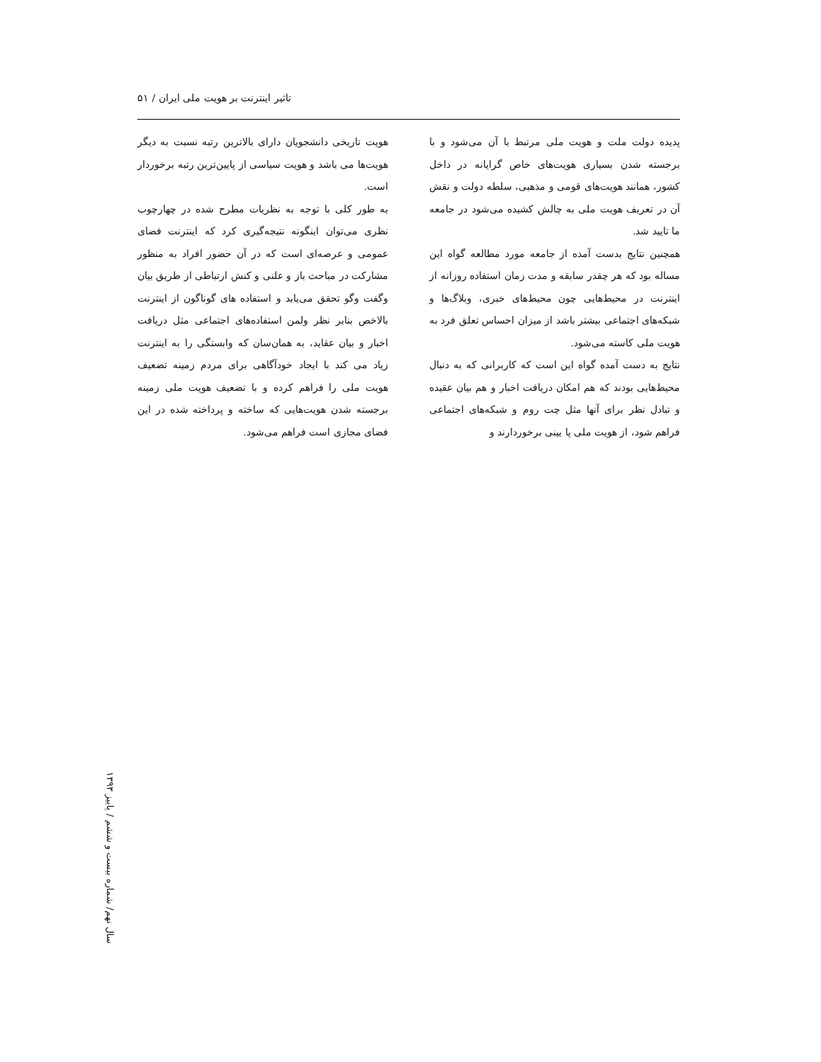تاثیر اینترنت بر هویت ملی ایران / ۵۱
پدیده دولت ملت و هویت ملی مرتبط با آن می‌شود و با برجسته شدن بسیاری هویت‌های خاص گرایانه در داخل کشور، همانند هویت‌های قومی و مذهبی، سلطه دولت و نقش آن در تعریف هویت ملی به چالش کشیده می‌شود در جامعه ما تایید شد.
همچنین نتایج بدست آمده از جامعه مورد مطالعه گواه این مساله بود که هر چقدر سابقه و مدت زمان استفاده روزانه از اینترنت در محیط‌هایی چون محیط‌های خبری، وبلاگ‌ها و شبکه‌های اجتماعی بیشتر باشد از میزان احساس تعلق فرد به هویت ملی کاسته می‌شود.
نتایج به دست آمده گواه این است که کاربرانی که به دنبال محیط‌هایی بودند که هم امکان دریافت اخبار و هم بیان عقیده و تبادل نظر برای آنها مثل چت روم و شبکه‌های اجتماعی فراهم شود، از هویت ملی پا یینی برخوردارند و
هویت تاریخی دانشجویان دارای بالاترین رتبه نسبت به دیگر هویت‌ها می باشد و هویت سیاسی از پایین‌ترین رتبه برخوردار است.
به طور کلی با توجه به نظریات مطرح شده در چهارچوب نظری می‌توان اینگونه نتیجه‌گیری کرد که اینترنت فضای عمومی و عرصه‌ای است که در آن حضور افراد به منظور مشارکت در مباحث باز و علنی و کنش ارتباطی از طریق بیان وگفت وگو تحقق می‌یابد و استفاده های گوناگون از اینترنت بالاخص بنابر نظر ولمن استفاده‌های اجتماعی مثل دریافت اخبار و بیان عقاید، به همان‌سان که وابستگی را به اینترنت زیاد می کند با ایجاد خودآگاهی برای مردم زمینه تضعیف هویت ملی را فراهم کرده و با تضعیف هویت ملی زمینه برجسته شدن هویت‌هایی که ساخته و پرداخته شده در این فضای مجازی است فراهم می‌شود.
سال نهم/ شماره بیست و ششم / پاییز ۱۳۹۳